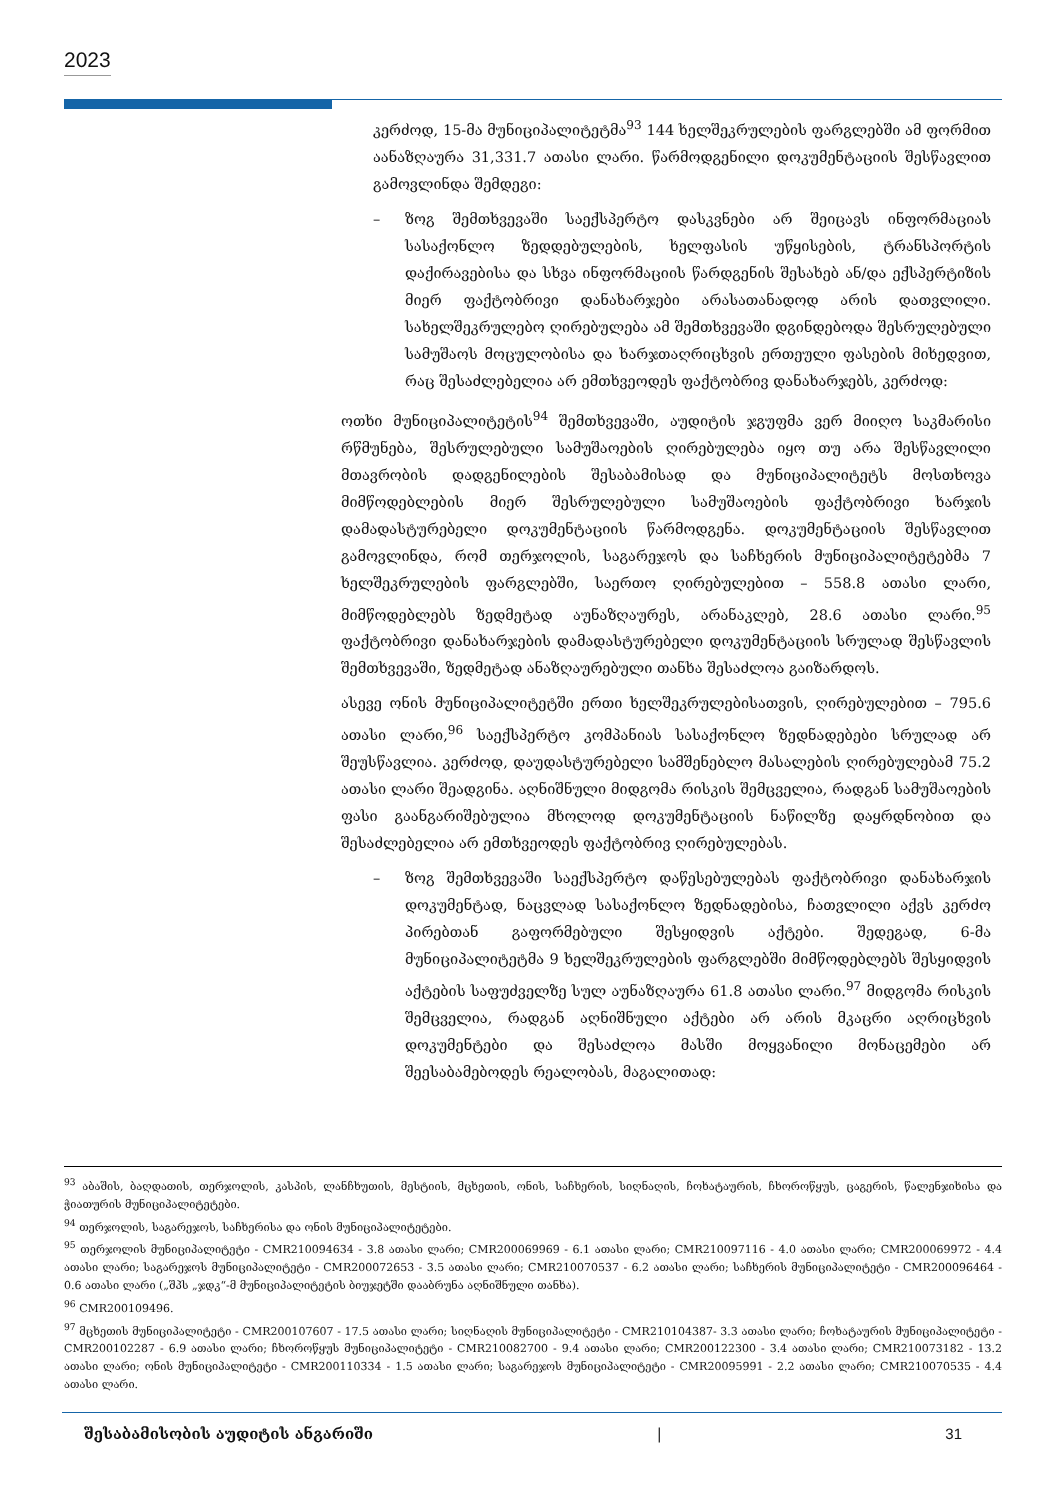2023
კერძოდ, 15-მა მუნიციპალიტეტმა<sup>93</sup> 144 ხელშეკრულების ფარგლებში ამ ფორმით აანაზღაურა 31,331.7 ათასი ლარი. წარმოდგენილი დოკუმენტაციის შესწავლით გამოვლინდა შემდეგი:
– ზოგ შემთხვევაში საექსპერტო დასკვნები არ შეიცავს ინფორმაციას სასაქონლო ზედდებულების, ხელფასის უწყისების, ტრანსპორტის დაქირავებისა და სხვა ინფორმაციის წარდგენის შესახებ ან/და ექსპერტიზის მიერ ფაქტობრივი დანახარჯები არასათანადოდ არის დათვლილი. სახელშეკრულებო ღირებულება ამ შემთხვევაში დგინდებოდა შესრულებული სამუშაოს მოცულობისა და ხარჯთაღრიცხვის ერთეული ფასების მიხედვით, რაც შესაძლებელია არ ემთხვეოდეს ფაქტობრივ დანახარჯებს, კერძოდ:
ოთხი მუნიციპალიტეტის<sup>94</sup> შემთხვევაში, აუდიტის ჯგუფმა ვერ მიიღო საკმარისი რწმუნება, შესრულებული სამუშაოების ღირებულება იყო თუ არა შესწავლილი მთავრობის დადგენილების შესაბამისად და მუნიციპალიტეტს მოსთხოვა მიმწოდებლების მიერ შესრულებული სამუშაოების ფაქტობრივი ხარჯის დამადასტურებელი დოკუმენტაციის წარმოდგენა. დოკუმენტაციის შესწავლით გამოვლინდა, რომ თერჯოლის, საგარეჯოს და საჩხერის მუნიციპალიტეტებმა 7 ხელშეკრულების ფარგლებში, საერთო ღირებულებით – 558.8 ათასი ლარი, მიმწოდებლებს ზედმეტად აუნაზღაურეს, არანაკლებ, 28.6 ათასი ლარი.<sup>95</sup> ფაქტობრივი დანახარჯების დამადასტურებელი დოკუმენტაციის სრულად შესწავლის შემთხვევაში, ზედმეტად ანაზღაურებული თანხა შესაძლოა გაიზარდოს.
ასევე ონის მუნიციპალიტეტში ერთი ხელშეკრულებისათვის, ღირებულებით – 795.6 ათასი ლარი,<sup>96</sup> საექსპერტო კომპანიას სასაქონლო ზედნადებები სრულად არ შეუსწავლია. კერძოდ, დაუდასტურებელი სამშენებლო მასალების ღირებულებამ 75.2 ათასი ლარი შეადგინა. აღნიშნული მიდგომა რისკის შემცველია, რადგან სამუშაოების ფასი გაანგარიშებულია მხოლოდ დოკუმენტაციის ნაწილზე დაყრდნობით და შესაძლებელია არ ემთხვეოდეს ფაქტობრივ ღირებულებას.
– ზოგ შემთხვევაში საექსპერტო დაწესებულებას ფაქტობრივი დანახარჯის დოკუმენტად, ნაცვლად სასაქონლო ზედნადებისა, ჩათვლილი აქვს კერძო პირებთან გაფორმებული შესყიდვის აქტები. შედეგად, 6-მა მუნიციპალიტეტმა 9 ხელშეკრულების ფარგლებში მიმწოდებლებს შესყიდვის აქტების საფუძველზე სულ აუნაზღაურა 61.8 ათასი ლარი.<sup>97</sup> მიდგომა რისკის შემცველია, რადგან აღნიშნული აქტები არ არის მკაცრი აღრიცხვის დოკუმენტები და შესაძლოა მასში მოყვანილი მონაცემები არ შეესაბამებოდეს რეალობას, მაგალითად:
<sup>93</sup> აბაშის, ბაღდათის, თერჯოლის, კასპის, ლანჩხუთის, მესტიის, მცხეთის, ონის, საჩხერის, სიღნაღის, ჩოხატაურის, ჩხოროწყუს, ცაგერის, წალენჯიხისა და ჭიათურის მუნიციპალიტეტები.
<sup>94</sup> თერჯოლის, საგარეჯოს, საჩხერისა და ონის მუნიციპალიტეტები.
<sup>95</sup> თერჯოლის მუნიციპალიტეტი - CMR210094634 - 3.8 ათასი ლარი; CMR200069969 - 6.1 ათასი ლარი; CMR210097116 - 4.0 ათასი ლარი; CMR200069972 - 4.4 ათასი ლარი; საგარეჯოს მუნიციპალიტეტი - CMR200072653 - 3.5 ათასი ლარი; CMR210070537 - 6.2 ათასი ლარი; საჩხერის მუნიციპალიტეტი - CMR200096464 - 0.6 ათასი ლარი („შპს „ჯდკ“-მ მუნიციპალიტეტის ბიუჯეტში დააბრუნა აღნიშნული თანხა).
<sup>96</sup> CMR200109496.
<sup>97</sup> მცხეთის მუნიციპალიტეტი - CMR200107607 - 17.5 ათასი ლარი; სიღნაღის მუნიციპალიტეტი - CMR210104387- 3.3 ათასი ლარი; ჩოხატაურის მუნიციპალიტეტი - CMR200102287 - 6.9 ათასი ლარი; ჩხოროწყუს მუნიციპალიტეტი - CMR210082700 - 9.4 ათასი ლარი; CMR200122300 - 3.4 ათასი ლარი; CMR210073182 - 13.2 ათასი ლარი; ონის მუნიციპალიტეტი - CMR200110334 - 1.5 ათასი ლარი; საგარეჯოს მუნიციპალიტეტი - CMR20095991 - 2.2 ათასი ლარი; CMR210070535 - 4.4 ათასი ლარი.
შესაბამისობის აუდიტის ანგარიში | 31